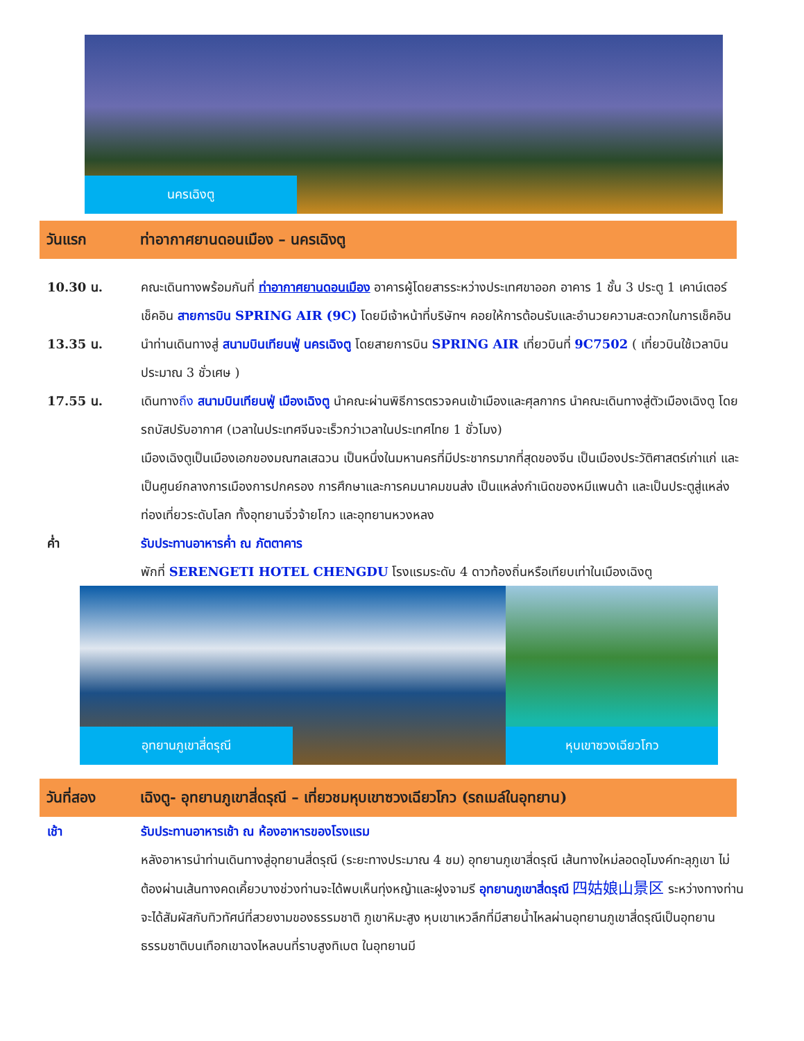นครเฉิงตู
วันแรก ท่าอากาศยานดอนเมือง – นครเฉิงตู
10.30 น. คณะเดินทางพร้อมกันที่ ท่าอากาศยานดอนเมือง อาคารผู้โดยสารระหว่างประเทศขาออก อาคาร 1 ชั้น 3 ประตู 1 เคาน์เตอร์ เช็คอิน สายการบิน SPRING AIR (9C) โดยมีเจ้าหน้าที่บริษัทฯ คอยให้การต้อนรับและอำนวยความสะดวกในการเช็คอิน
13.35 น. นำท่านเดินทางสู่ สนามบินเทียนฟู่ นครเฉิงตู โดยสายการบิน SPRING AIR เที่ยวบินที่ 9C7502 ( เที่ยวบินใช้เวลาบินประมาณ 3 ชั่วเศษ )
17.55 น. เดินทางถึง สนามบินเทียนฟู่ เมืองเฉิงตู นำคณะผ่านพิธีการตรวจคนเข้าเมืองและศุลกากร นำคณะเดินทางสู่ตัวเมืองเฉิงตู โดยรถบัสปรับอากาศ (เวลาในประเทศจีนจะเร็วกว่าเวลาในประเทศไทย 1 ชั่วโมง)
เมืองเฉิงตูเป็นเมืองเอกของมณฑลเสฉวน เป็นหนึ่งในมหานครที่มีประชากรมากที่สุดของจีน เป็นเมืองประวัติศาสตร์เก่าแก่ และเป็นศูนย์กลางการเมืองการปกครอง การศึกษาและการคมนาคมขนส่ง เป็นแหล่งกำเนิดของหมีแพนด้า และเป็นประตูสู่แหล่งท่องเที่ยวระดับโลก ทั้งอุทยานจิ่วจ้ายโกว และอุทยานหวงหลง
ค่ำ รับประทานอาหารค่ำ ณ ภัตตาคาร
พักที่ SERENGETI HOTEL CHENGDU โรงแรมระดับ 4 ดาวท้องถิ่นหรือเทียบเท่าในเมืองเฉิงตู
อุทยานภูเขาสี่ดรุณี หุบเขาซวงเฉียวโกว
วันที่สอง เฉิงตู- อุทยานภูเขาสี่ดรุณี – เที่ยวชมหุบเขาซวงเฉียวโกว (รถเมล์ในอุทยาน)
เช้า รับประทานอาหารเช้า ณ ห้องอาหารของโรงแรม
หลังอาหารนำท่านเดินทางสู่อุทยานสี่ดรุณี (ระยะทางประมาณ 4 ชม) อุทยานภูเขาสี่ดรุณี เส้นทางใหม่ลอดอุโมงค์ทะลุภูเขา ไม่ต้องผ่านเส้นทางคดเคี้ยวบางช่วงท่านจะได้พบเห็นทุ่งหญ้าและฝูงจามรี อุทยานภูเขาสี่ดรุณี 四姑娘山景区 ระหว่างทางท่านจะได้สัมผัสกับทิวทัศน์ที่สวยงามของธรรมชาติ ภูเขาหิมะสูง หุบเขาเหวลึกที่มีสายน้ำไหลผ่านอุทยานภูเขาสี่ดรุณีเป็นอุทยานธรรมชาติบนเทือกเขาฉงไหลบนที่ราบสูงทิเบต ในอุทยานมี